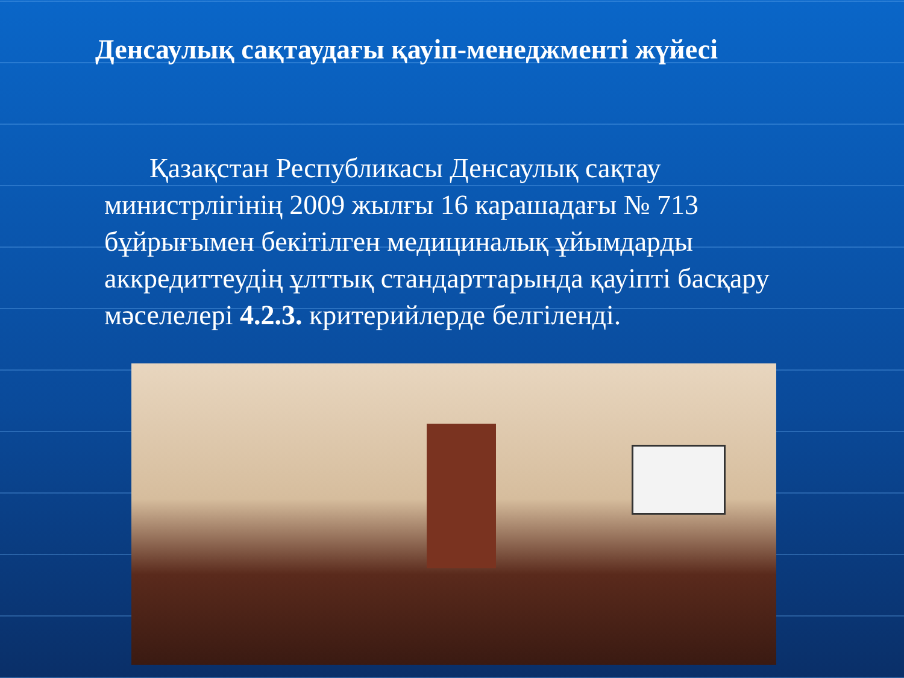Денсаулық сақтаудағы қауіп-менеджменті жүйесі
Қазақстан Республикасы Денсаулық сақтау министрлігінің 2009 жылғы 16 карашадағы № 713 бұйрығымен бекітілген медициналық ұйымдарды аккредиттеудің ұлттық стандарттарында қауіпті басқару мәселелері 4.2.3. критерийлерде белгіленді.